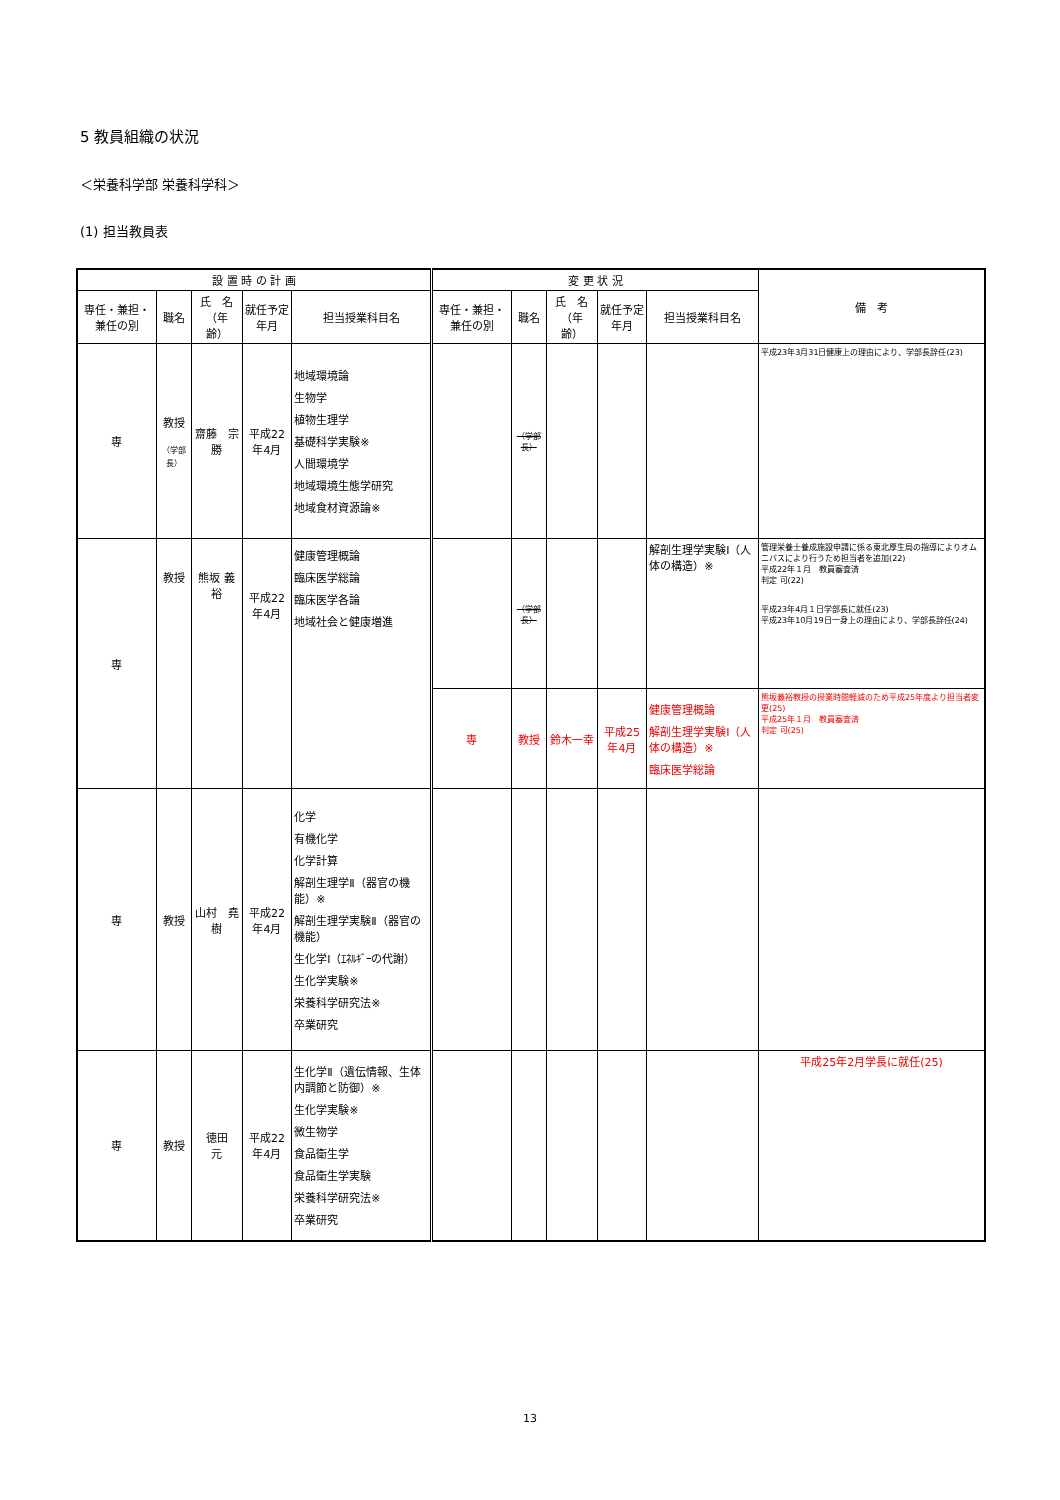5 教員組織の状況
＜栄養科学部 栄養科学科＞
(1) 担当教員表
| 設 置 時 の 計 画 | | | | | 変 更 状 況 | | | | | 備 考 |
| --- | --- | --- | --- | --- | --- | --- | --- | --- | --- | --- |
| 専任・兼担・兼任の別 | 職名 | 氏 名 （年 齢） | 就任予定年月 | 担当授業科目名 | 専任・兼担・兼任の別 | 職名 | 氏 名 （年 齢） | 就任予定年月 | 担当授業科目名 | |
| 専 | 教授 （学部長） | 齋藤 宗勝 | 平成22年4月 | 地域環境論 生物学 植物生理学 基礎科学実験※ 人間環境学 地域環境生態学研究 地域食材資源論※ | | （学部長） | | | | 平成23年3月31日健康上の理由により、学部長辞任(23) |
| 専 | 教授 | 熊坂 義裕 | 平成22年4月 | 健康管理概論 臨床医学総論 臨床医学各論 地域社会と健康増進 | | （学部長） | | | 解剖生理学実験Ⅰ（人体の構造）※ | 管理栄養士養成施設申請に係る東北厚生局の指導によりオムニバスにより行うため担当者を追加(22) 平成22年１月 教員審査済 判定 可(22) 平成23年4月１日学部長に就任(23) 平成23年10月19日一身上の理由により、学部長辞任(24) |
| | | | | | 専 | 教授 | 鈴木一幸 | 平成25年4月 | 健康管理概論 解剖生理学実験Ⅰ（人体の構造）※ 臨床医学総論 | 熊坂義裕教授の授業時間軽減のため平成25年度より担当者変更(25) 平成25年１月 教員審査済 判定 可(25) |
| 専 | 教授 | 山村 堯樹 | 平成22年4月 | 化学 有機化学 化学計算 解剖生理学Ⅱ（器官の機能）※ 解剖生理学実験Ⅱ（器官の機能） 生化学Ⅰ（ｴﾈﾙｷﾞｰの代謝） 生化学実験※ 栄養科学研究法※ 卒業研究 | | | | | | |
| 専 | 教授 | 徳田 元 | 平成22年4月 | 生化学Ⅱ（遺伝情報、生体内調節と防御）※ 生化学実験※ 微生物学 食品衛生学 食品衛生学実験 栄養科学研究法※ 卒業研究 | | | | | | 平成25年2月学長に就任(25) |
13